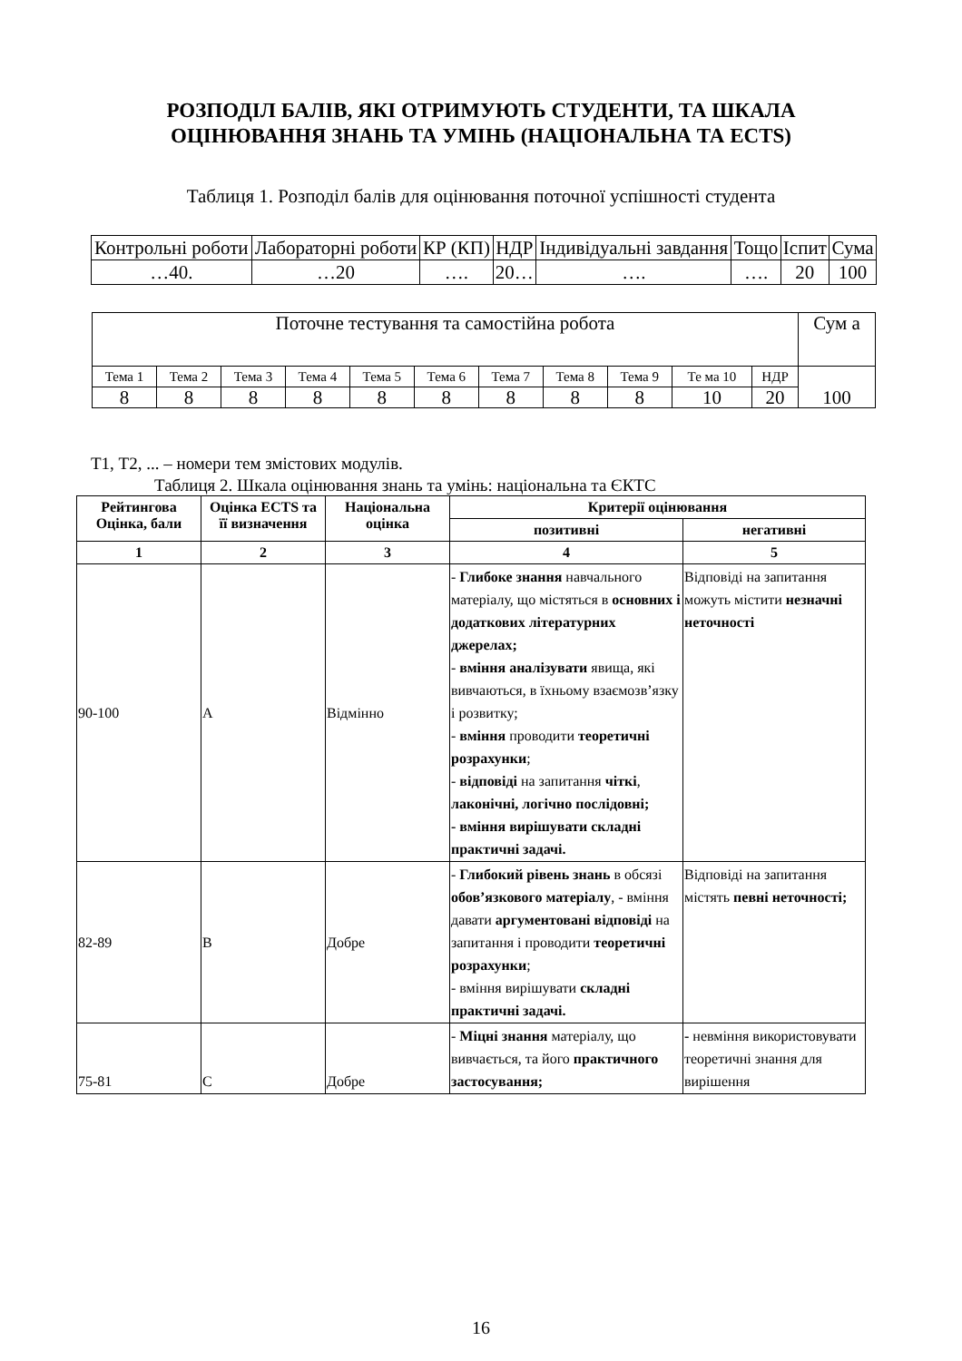РОЗПОДІЛ БАЛІВ, ЯКІ ОТРИМУЮТЬ СТУДЕНТИ, ТА ШКАЛА
ОЦІНЮВАННЯ ЗНАНЬ ТА УМІНЬ (НАЦІОНАЛЬНА ТА ECTS)
Таблиця 1. Розподіл балів для оцінювання поточної успішності студента
| Контрольні роботи | Лабораторні роботи | КР (КП) | НДР | Індивідуальні завдання | Тощо | Іспит | Сума |
| …40. | …20 | …. | 20… | …. | …. | 20 | 100 |
| Поточне тестування та самостійна робота | | | | | | | | | | | Сум а |
| Тема 1 | Тема 2 | Тема 3 | Тема 4 | Тема 5 | Тема 6 | Тема 7 | Тема 8 | Тема 9 | Те ма 10 | НДР | 100 |
| 8 | 8 | 8 | 8 | 8 | 8 | 8 | 8 | 8 | 10 | 20 | |
Т1, Т2, ... – номери тем змістових модулів.
Таблиця 2. Шкала оцінювання знань та умінь: національна та ЄКТС
| Рейтингова Оцінка, бали | Оцінка ECTS та її визначення | Національна оцінка | Критерії оцінювання | |
| --- | --- | --- | --- | --- |
| | | | позитивні | негативні |
| 1 | 2 | 3 | 4 | 5 |
| 90-100 | A | Відмінно | - Глибоке знання навчального матеріалу, що містяться в основних і додаткових літературних джерелах; - вміння аналізувати явища, які вивчаються, в їхньому взаємозв’язку і розвитку; - вміння проводити теоретичні розрахунки ; - відповіді на запитання чіткі , лаконічні, логічно послідовні; - вміння вирішувати складні практичні задачі. | Відповіді на запитання можуть містити незначні неточності |
| 82-89 | B | Добре | - Глибокий рівень знань в обсязі обов’язкового матеріалу , - вміння давати аргументовані відповіді на запитання і проводити теоретичні розрахунки ; - вміння вирішувати складні практичні задачі. | Відповіді на запитання містять певні неточності; |
| 75-81 | C | Добре | - Міцні знання матеріалу, що вивчається, та його практичного застосування; | - невміння використовувати теоретичні знання для вирішення |
16